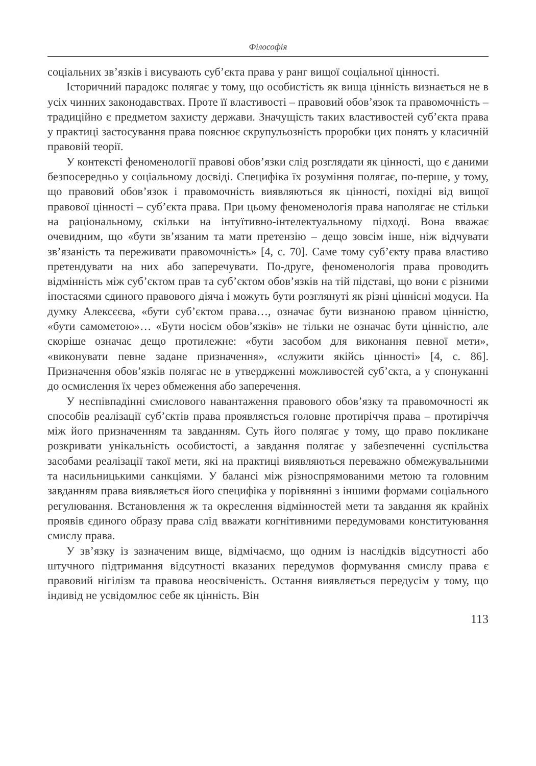Філософія
соціальних зв’язків і висувають суб’єкта права у ранг вищої соціальної цінності.
Історичний парадокс полягає у тому, що особистість як вища цінність визнається не в усіх чинних законодавствах. Проте її властивості – правовий обов’язок та правомочність – традиційно є предметом захисту держави. Значущість таких властивостей суб’єкта права у практиці застосування права пояснює скрупульозність проробки цих понять у класичній правовій теорії.
У контексті феноменології правові обов’язки слід розглядати як цінності, що є даними безпосередньо у соціальному досвіді. Специфіка їх розуміння полягає, по-перше, у тому, що правовий обов’язок і правомочність виявляються як цінності, похідні від вищої правової цінності – суб’єкта права. При цьому феноменологія права наполягає не стільки на раціональному, скільки на інтуїтивно-інтелектуальному підході. Вона вважає очевидним, що «бути зв’язаним та мати претензію – дещо зовсім інше, ніж відчувати зв’язаність та переживати правомочність» [4, с. 70]. Саме тому суб’єкту права властиво претендувати на них або заперечувати. По-друге, феноменологія права проводить відмінність між суб’єктом прав та суб’єктом обов’язків на тій підставі, що вони є різними іпостасями єдиного правового діяча і можуть бути розглянуті як різні ціннісні модуси. На думку Алексєєва, «бути суб’єктом права…, означає бути визнаною правом цінністю, «бути самометою»… «Бути носієм обов’язків» не тільки не означає бути цінністю, але скоріше означає дещо протилежне: «бути засобом для виконання певної мети», «виконувати певне задане призначення», «служити якійсь цінності» [4, с. 86]. Призначення обов’язків полягає не в утвердженні можливостей суб’єкта, а у спонуканні до осмислення їх через обмеження або заперечення.
У неспівпадінні смислового навантаження правового обов’язку та правомочності як способів реалізації суб’єктів права проявляється головне протиріччя права – протиріччя між його призначенням та завданням. Суть його полягає у тому, що право покликане розкривати унікальність особистості, а завдання полягає у забезпеченні суспільства засобами реалізації такої мети, які на практиці виявляються переважно обмежувальними та насильницькими санкціями. У балансі між різноспрямованими метою та головним завданням права виявляється його специфіка у порівнянні з іншими формами соціального регулювання. Встановлення ж та окреслення відмінностей мети та завдання як крайніх проявів єдиного образу права слід вважати когнітивними передумовами конституювання смислу права.
У зв’язку із зазначеним вище, відмічаємо, що одним із наслідків відсутності або штучного підтримання відсутності вказаних передумов формування смислу права є правовий нігілізм та правова неосвіченість. Остання виявляється передусім у тому, що індивід не усвідомлює себе як цінність. Він
113